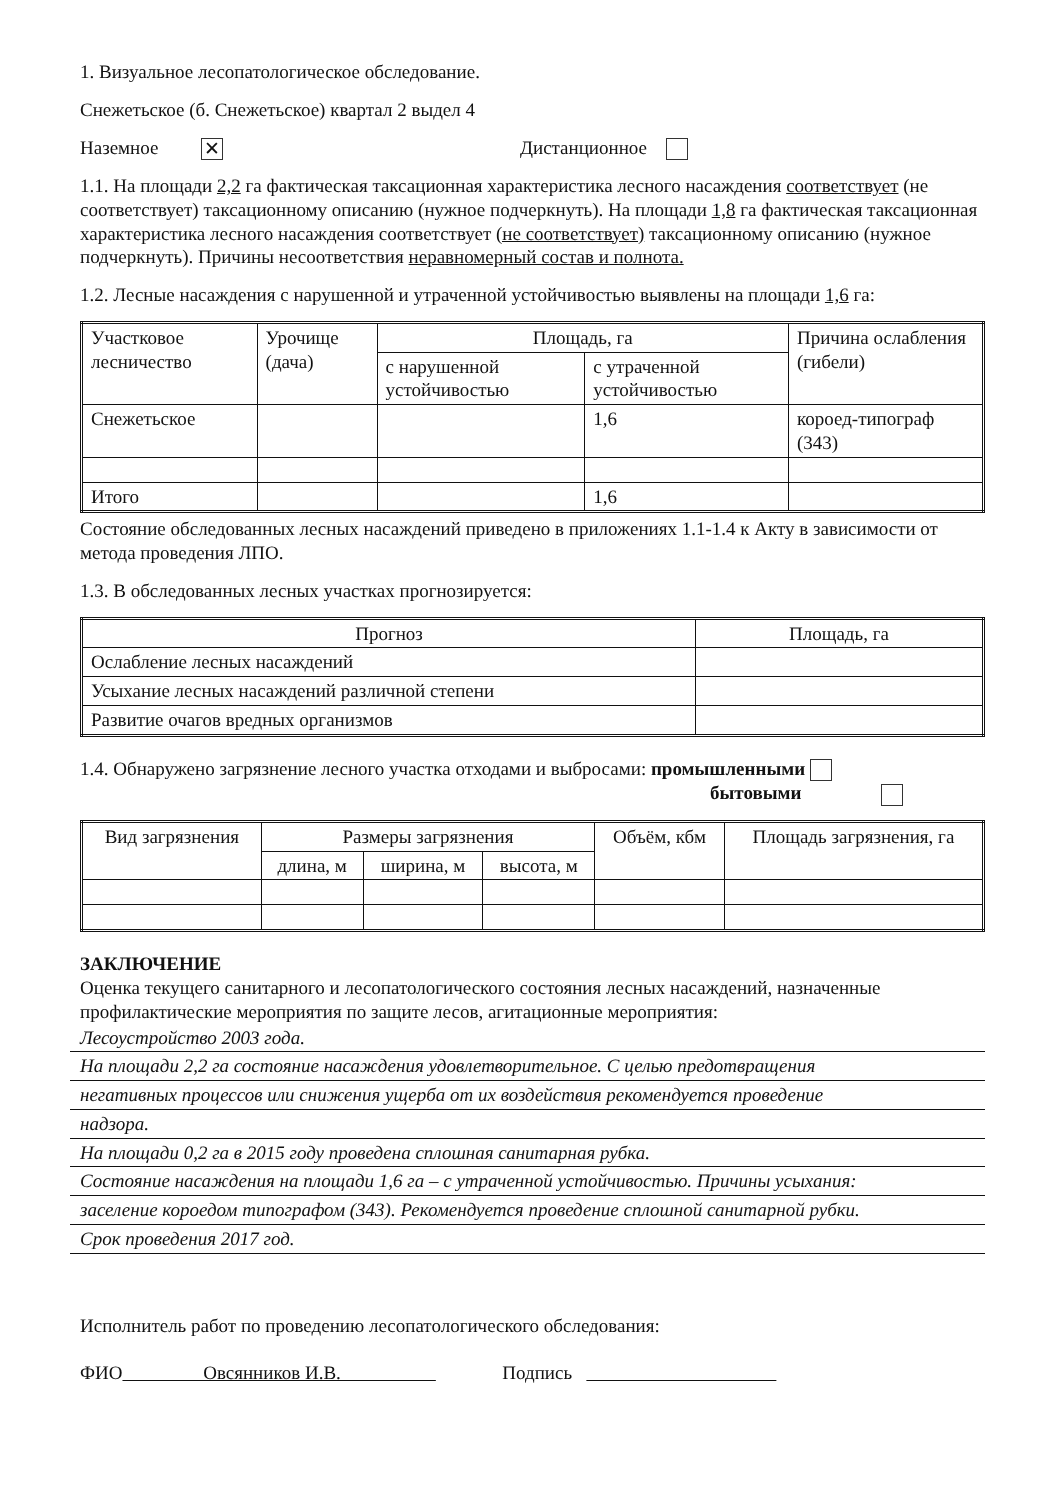1. Визуальное лесопатологическое обследование.
Снежетьское (б. Снежетьское) квартал 2 выдел 4
Наземное ✕ Дистанционное
1.1. На площади 2,2 га фактическая таксационная характеристика лесного насаждения соответствует (не соответствует) таксационному описанию (нужное подчеркнуть). На площади 1,8 га фактическая таксационная характеристика лесного насаждения соответствует (не соответствует) таксационному описанию (нужное подчеркнуть). Причины несоответствия неравномерный состав и полнота.
1.2. Лесные насаждения с нарушенной и утраченной устойчивостью выявлены на площади 1,6 га:
| Участковое лесничество | Урочище (дача) | Площадь, га | | Причина ослабления (гибели) |
| --- | --- | --- | --- | --- |
| | | с нарушенной устойчивостью | с утраченной устойчивостью | |
| Снежетьское | | | 1,6 | короед-типограф (343) |
| Итого | | | 1,6 | |
Состояние обследованных лесных насаждений приведено в приложениях 1.1-1.4 к Акту в зависимости от метода проведения ЛПО.
1.3. В обследованных лесных участках прогнозируется:
| Прогноз | Площадь, га |
| --- | --- |
| Ослабление лесных насаждений | |
| Усыхание лесных насаждений различной степени | |
| Развитие очагов вредных организмов | |
1.4. Обнаружено загрязнение лесного участка отходами и выбросами: промышленными
бытовыми
| Вид загрязнения | Размеры загрязнения | | | Объём, кбм | Площадь загрязнения, га |
| --- | --- | --- | --- | --- | --- |
| | длина, м | ширина, м | высота, м | | |
ЗАКЛЮЧЕНИЕ
Оценка текущего санитарного и лесопатологического состояния лесных насаждений, назначенные профилактические мероприятия по защите лесов, агитационные мероприятия:
Лесоустройство 2003 года.
На площади 2,2 га состояние насаждения удовлетворительное. С целью предотвращения
негативных процессов или снижения ущерба от их воздействия рекомендуется проведение
надзора.
На площади 0,2 га в 2015 году проведена сплошная санитарная рубка.
Состояние насаждения на площади 1,6 га – с утраченной устойчивостью. Причины усыхания:
заселение короедом типографом (343). Рекомендуется проведение сплошной санитарной рубки.
Срок проведения 2017 год.
Исполнитель работ по проведению лесопатологического обследования:
ФИО Овсянников И.В. Подпись